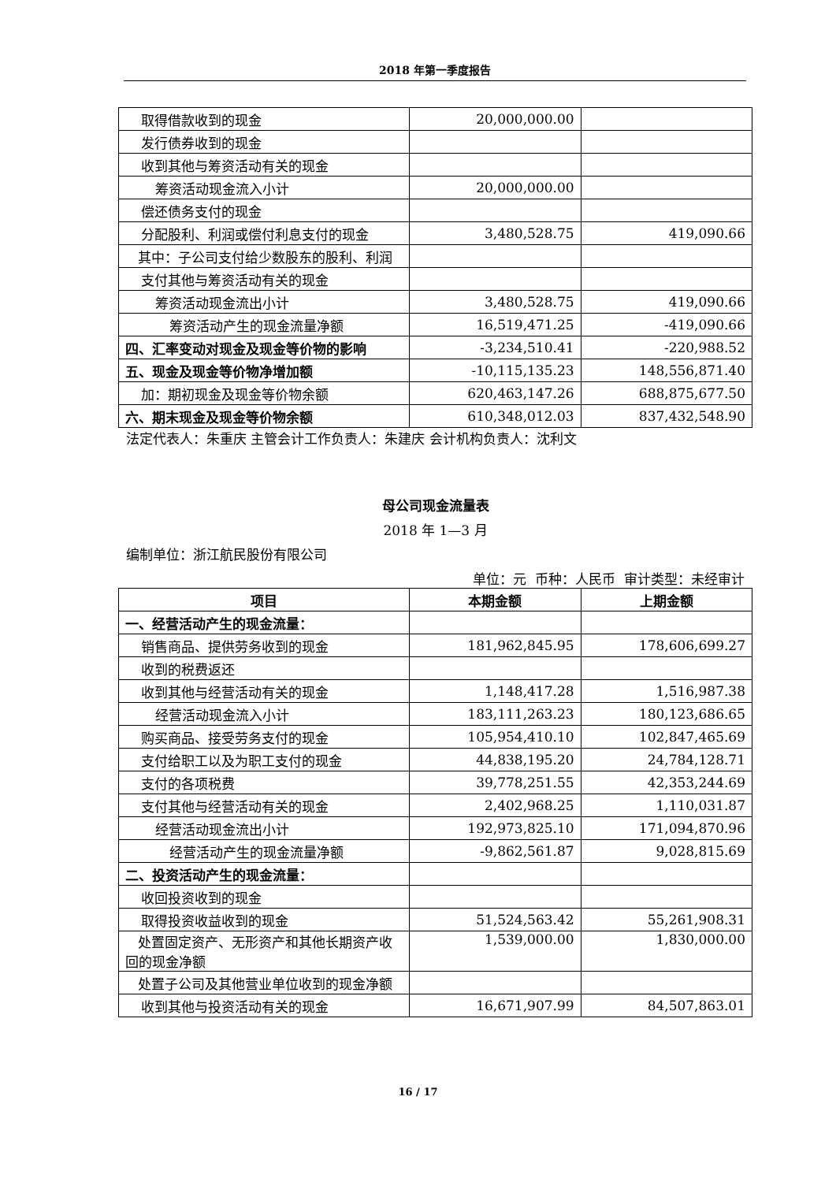2018 年第一季度报告
| 取得借款收到的现金 | 20,000,000.00 | |
| 发行债券收到的现金 | | |
| 收到其他与筹资活动有关的现金 | | |
| 筹资活动现金流入小计 | 20,000,000.00 | |
| 偿还债务支付的现金 | | |
| 分配股利、利润或偿付利息支付的现金 | 3,480,528.75 | 419,090.66 |
| 其中：子公司支付给少数股东的股利、利润 | | |
| 支付其他与筹资活动有关的现金 | | |
| 筹资活动现金流出小计 | 3,480,528.75 | 419,090.66 |
| 筹资活动产生的现金流量净额 | 16,519,471.25 | -419,090.66 |
| 四、汇率变动对现金及现金等价物的影响 | -3,234,510.41 | -220,988.52 |
| 五、现金及现金等价物净增加额 | -10,115,135.23 | 148,556,871.40 |
| 加：期初现金及现金等价物余额 | 620,463,147.26 | 688,875,677.50 |
| 六、期末现金及现金等价物余额 | 610,348,012.03 | 837,432,548.90 |
法定代表人：朱重庆 主管会计工作负责人：朱建庆 会计机构负责人：沈利文
母公司现金流量表
2018 年 1—3 月
编制单位：浙江航民股份有限公司
单位：元 币种：人民币 审计类型：未经审计
| 项目 | 本期金额 | 上期金额 |
| --- | --- | --- |
| 一、经营活动产生的现金流量： | | |
| 销售商品、提供劳务收到的现金 | 181,962,845.95 | 178,606,699.27 |
| 收到的税费返还 | | |
| 收到其他与经营活动有关的现金 | 1,148,417.28 | 1,516,987.38 |
| 经营活动现金流入小计 | 183,111,263.23 | 180,123,686.65 |
| 购买商品、接受劳务支付的现金 | 105,954,410.10 | 102,847,465.69 |
| 支付给职工以及为职工支付的现金 | 44,838,195.20 | 24,784,128.71 |
| 支付的各项税费 | 39,778,251.55 | 42,353,244.69 |
| 支付其他与经营活动有关的现金 | 2,402,968.25 | 1,110,031.87 |
| 经营活动现金流出小计 | 192,973,825.10 | 171,094,870.96 |
| 经营活动产生的现金流量净额 | -9,862,561.87 | 9,028,815.69 |
| 二、投资活动产生的现金流量： | | |
| 收回投资收到的现金 | | |
| 取得投资收益收到的现金 | 51,524,563.42 | 55,261,908.31 |
| 处置固定资产、无形资产和其他长期资产收回的现金净额 | 1,539,000.00 | 1,830,000.00 |
| 处置子公司及其他营业单位收到的现金净额 | | |
| 收到其他与投资活动有关的现金 | 16,671,907.99 | 84,507,863.01 |
16 / 17